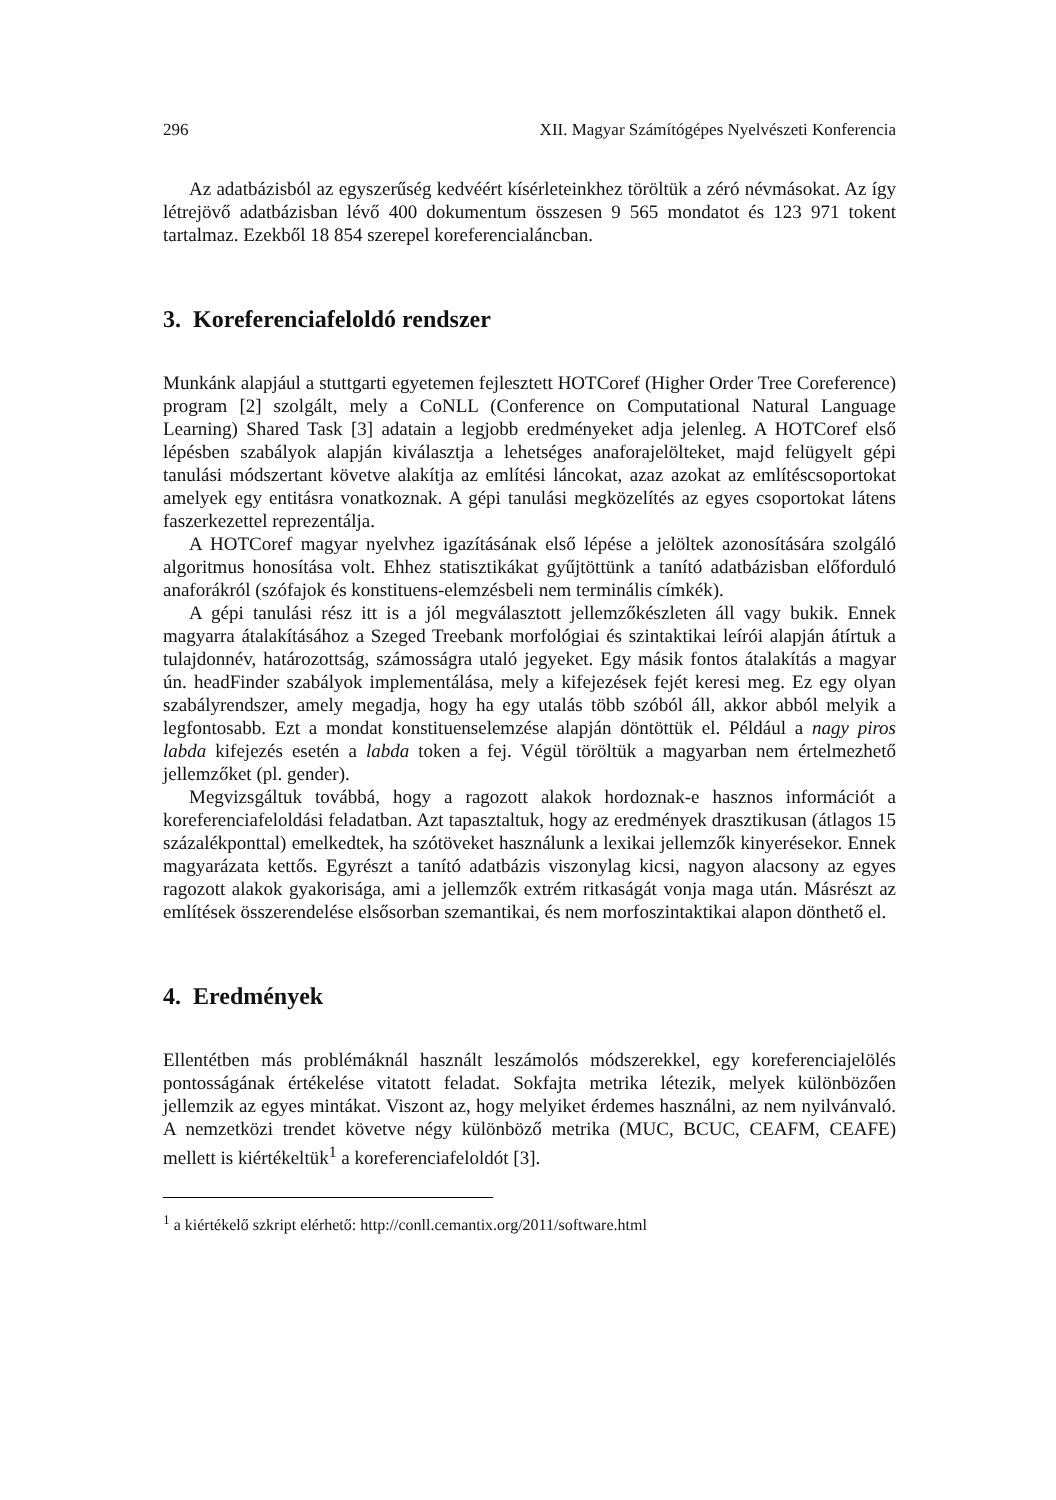296 XII. Magyar Számítógépes Nyelvészeti Konferencia
Az adatbázisból az egyszerűség kedvéért kísérleteinkhez töröltük a zéró névmásokat. Az így létrejövő adatbázisban lévő 400 dokumentum összesen 9 565 mondatot és 123 971 tokent tartalmaz. Ezekből 18 854 szerepel koreferencialáncban.
3. Koreferenciafeloldó rendszer
Munkánk alapjául a stuttgarti egyetemen fejlesztett HOTCoref (Higher Order Tree Coreference) program [2] szolgált, mely a CoNLL (Conference on Computational Natural Language Learning) Shared Task [3] adatain a legjobb eredményeket adja jelenleg. A HOTCoref első lépésben szabályok alapján kiválasztja a lehetséges anaforajelölteket, majd felügyelt gépi tanulási módszertant követve alakítja az említési láncokat, azaz azokat az említéscsoportokat amelyek egy entitásra vonatkoznak. A gépi tanulási megközelítés az egyes csoportokat látens faszerkezettel reprezentálja.
A HOTCoref magyar nyelvhez igazításának első lépése a jelöltek azonosítására szolgáló algoritmus honosítása volt. Ehhez statisztikákat gyűjtöttünk a tanító adatbázisban előforduló anaforákról (szófajok és konstituens-elemzésbeli nem terminális címkék).
A gépi tanulási rész itt is a jól megválasztott jellemzőkészleten áll vagy bukik. Ennek magyarra átalakításához a Szeged Treebank morfológiai és szintaktikai leírói alapján átírtuk a tulajdonnév, határozottság, számosságra utaló jegyeket. Egy másik fontos átalakítás a magyar ún. headFinder szabályok implementálása, mely a kifejezések fejét keresi meg. Ez egy olyan szabályrendszer, amely megadja, hogy ha egy utalás több szóból áll, akkor abból melyik a legfontosabb. Ezt a mondat konstituenselemzése alapján döntöttük el. Például a nagy piros labda kifejezés esetén a labda token a fej. Végül töröltük a magyarban nem értelmezhető jellemzőket (pl. gender).
Megvizsgáltuk továbbá, hogy a ragozott alakok hordoznak-e hasznos információt a koreferenciafeloldási feladatban. Azt tapasztaltuk, hogy az eredmények drasztikusan (átlagos 15 százalékponttal) emelkedtek, ha szótöveket használunk a lexikai jellemzők kinyerésekor. Ennek magyarázata kettős. Egyrészt a tanító adatbázis viszonylag kicsi, nagyon alacsony az egyes ragozott alakok gyakorisága, ami a jellemzők extrém ritkaságát vonja maga után. Másrészt az említések összerendelése elsősorban szemantikai, és nem morfoszintaktikai alapon dönthető el.
4. Eredmények
Ellentétben más problémáknál használt leszámolós módszerekkel, egy koreferenciajelölés pontosságának értékelése vitatott feladat. Sokfajta metrika létezik, melyek különbözően jellemzik az egyes mintákat. Viszont az, hogy melyiket érdemes használni, az nem nyilvánvaló. A nemzetközi trendet követve négy különböző metrika (MUC, BCUC, CEAFM, CEAFE) mellett is kiértékeltük<sup>1</sup> a koreferenciafeloldót [3].
<sup>1</sup> a kiértékelő szkript elérhető: http://conll.cemantix.org/2011/software.html